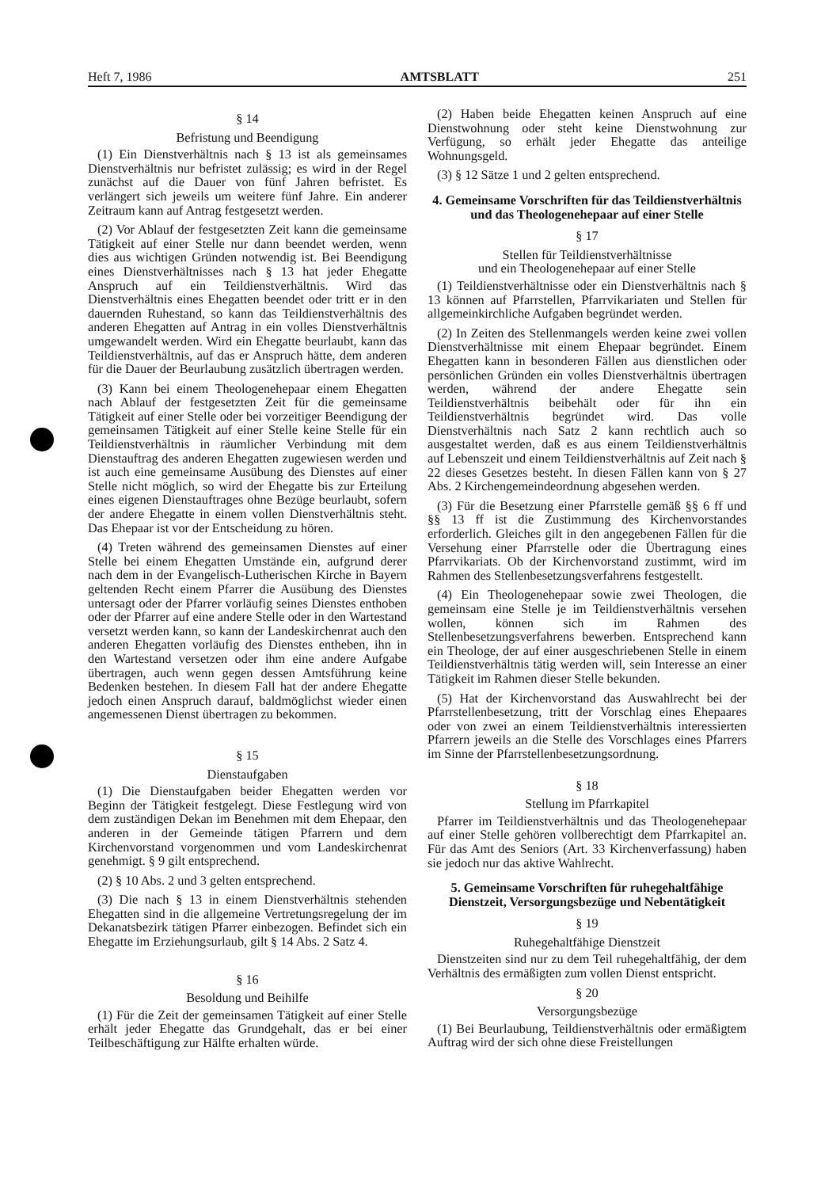Heft 7, 1986 AMTSBLATT 251
§ 14
Befristung und Beendigung
(1) Ein Dienstverhältnis nach § 13 ist als gemeinsames Dienstverhältnis nur befristet zulässig; es wird in der Regel zunächst auf die Dauer von fünf Jahren befristet. Es verlängert sich jeweils um weitere fünf Jahre. Ein anderer Zeitraum kann auf Antrag festgesetzt werden.
(2) Vor Ablauf der festgesetzten Zeit kann die gemeinsame Tätigkeit auf einer Stelle nur dann beendet werden, wenn dies aus wichtigen Gründen notwendig ist. Bei Beendigung eines Dienstverhältnisses nach § 13 hat jeder Ehegatte Anspruch auf ein Teildienstverhältnis. Wird das Dienstverhältnis eines Ehegatten beendet oder tritt er in den dauernden Ruhestand, so kann das Teildienstverhältnis des anderen Ehegatten auf Antrag in ein volles Dienstverhältnis umgewandelt werden. Wird ein Ehegatte beurlaubt, kann das Teildienstverhältnis, auf das er Anspruch hätte, dem anderen für die Dauer der Beurlaubung zusätzlich übertragen werden.
(3) Kann bei einem Theologenehepaar einem Ehegatten nach Ablauf der festgesetzten Zeit für die gemeinsame Tätigkeit auf einer Stelle oder bei vorzeitiger Beendigung der gemeinsamen Tätigkeit auf einer Stelle keine Stelle für ein Teildienstverhältnis in räumlicher Verbindung mit dem Dienstauftrag des anderen Ehegatten zugewiesen werden und ist auch eine gemeinsame Ausübung des Dienstes auf einer Stelle nicht möglich, so wird der Ehegatte bis zur Erteilung eines eigenen Dienstauftrages ohne Bezüge beurlaubt, sofern der andere Ehegatte in einem vollen Dienstverhältnis steht. Das Ehepaar ist vor der Entscheidung zu hören.
(4) Treten während des gemeinsamen Dienstes auf einer Stelle bei einem Ehegatten Umstände ein, aufgrund derer nach dem in der Evangelisch-Lutherischen Kirche in Bayern geltenden Recht einem Pfarrer die Ausübung des Dienstes untersagt oder der Pfarrer vorläufig seines Dienstes enthoben oder der Pfarrer auf eine andere Stelle oder in den Wartestand versetzt werden kann, so kann der Landeskirchenrat auch den anderen Ehegatten vorläufig des Dienstes entheben, ihn in den Wartestand versetzen oder ihm eine andere Aufgabe übertragen, auch wenn gegen dessen Amtsführung keine Bedenken bestehen. In diesem Fall hat der andere Ehegatte jedoch einen Anspruch darauf, baldmöglichst wieder einen angemessenen Dienst übertragen zu bekommen.
§ 15
Dienstaufgaben
(1) Die Dienstaufgaben beider Ehegatten werden vor Beginn der Tätigkeit festgelegt. Diese Festlegung wird von dem zuständigen Dekan im Benehmen mit dem Ehepaar, den anderen in der Gemeinde tätigen Pfarrern und dem Kirchenvorstand vorgenommen und vom Landeskirchenrat genehmigt. § 9 gilt entsprechend.
(2) § 10 Abs. 2 und 3 gelten entsprechend.
(3) Die nach § 13 in einem Dienstverhältnis stehenden Ehegatten sind in die allgemeine Vertretungsregelung der im Dekanatsbezirk tätigen Pfarrer einbezogen. Befindet sich ein Ehegatte im Erziehungsurlaub, gilt § 14 Abs. 2 Satz 4.
§ 16
Besoldung und Beihilfe
(1) Für die Zeit der gemeinsamen Tätigkeit auf einer Stelle erhält jeder Ehegatte das Grundgehalt, das er bei einer Teilbeschäftigung zur Hälfte erhalten würde.
(2) Haben beide Ehegatten keinen Anspruch auf eine Dienstwohnung oder steht keine Dienstwohnung zur Verfügung, so erhält jeder Ehegatte das anteilige Wohnungsgeld.
(3) § 12 Sätze 1 und 2 gelten entsprechend.
4. Gemeinsame Vorschriften für das Teildienstverhältnis und das Theologenehepaar auf einer Stelle
§ 17
Stellen für Teildienstverhältnisse
und ein Theologenehepaar auf einer Stelle
(1) Teildienstverhältnisse oder ein Dienstverhältnis nach § 13 können auf Pfarrstellen, Pfarrvikariaten und Stellen für allgemeinkirchliche Aufgaben begründet werden.
(2) In Zeiten des Stellenmangels werden keine zwei vollen Dienstverhältnisse mit einem Ehepaar begründet. Einem Ehegatten kann in besonderen Fällen aus dienstlichen oder persönlichen Gründen ein volles Dienstverhältnis übertragen werden, während der andere Ehegatte sein Teildienstverhältnis beibehält oder für ihn ein Teildienstverhältnis begründet wird. Das volle Dienstverhältnis nach Satz 2 kann rechtlich auch so ausgestaltet werden, daß es aus einem Teildienstverhältnis auf Lebenszeit und einem Teildienstverhältnis auf Zeit nach § 22 dieses Gesetzes besteht. In diesen Fällen kann von § 27 Abs. 2 Kirchengemeindeordnung abgesehen werden.
(3) Für die Besetzung einer Pfarrstelle gemäß §§ 6 ff und §§ 13 ff ist die Zustimmung des Kirchenvorstandes erforderlich. Gleiches gilt in den angegebenen Fällen für die Versehung einer Pfarrstelle oder die Übertragung eines Pfarrvikariats. Ob der Kirchenvorstand zustimmt, wird im Rahmen des Stellenbesetzungsverfahrens festgestellt.
(4) Ein Theologenehepaar sowie zwei Theologen, die gemeinsam eine Stelle je im Teildienstverhältnis versehen wollen, können sich im Rahmen des Stellenbesetzungsverfahrens bewerben. Entsprechend kann ein Theologe, der auf einer ausgeschriebenen Stelle in einem Teildienstverhältnis tätig werden will, sein Interesse an einer Tätigkeit im Rahmen dieser Stelle bekunden.
(5) Hat der Kirchenvorstand das Auswahlrecht bei der Pfarrstellenbesetzung, tritt der Vorschlag eines Ehepaares oder von zwei an einem Teildienstverhältnis interessierten Pfarrern jeweils an die Stelle des Vorschlages eines Pfarrers im Sinne der Pfarrstellenbesetzungsordnung.
§ 18
Stellung im Pfarrkapitel
Pfarrer im Teildienstverhältnis und das Theologenehepaar auf einer Stelle gehören vollberechtigt dem Pfarrkapitel an. Für das Amt des Seniors (Art. 33 Kirchenverfassung) haben sie jedoch nur das aktive Wahlrecht.
5. Gemeinsame Vorschriften für ruhegehaltfähige Dienstzeit, Versorgungsbezüge und Nebentätigkeit
§ 19
Ruhegehaltfähige Dienstzeit
Dienstzeiten sind nur zu dem Teil ruhegehaltfähig, der dem Verhältnis des ermäßigten zum vollen Dienst entspricht.
§ 20
Versorgungsbezüge
(1) Bei Beurlaubung, Teildienstverhältnis oder ermäßigtem Auftrag wird der sich ohne diese Freistellungen